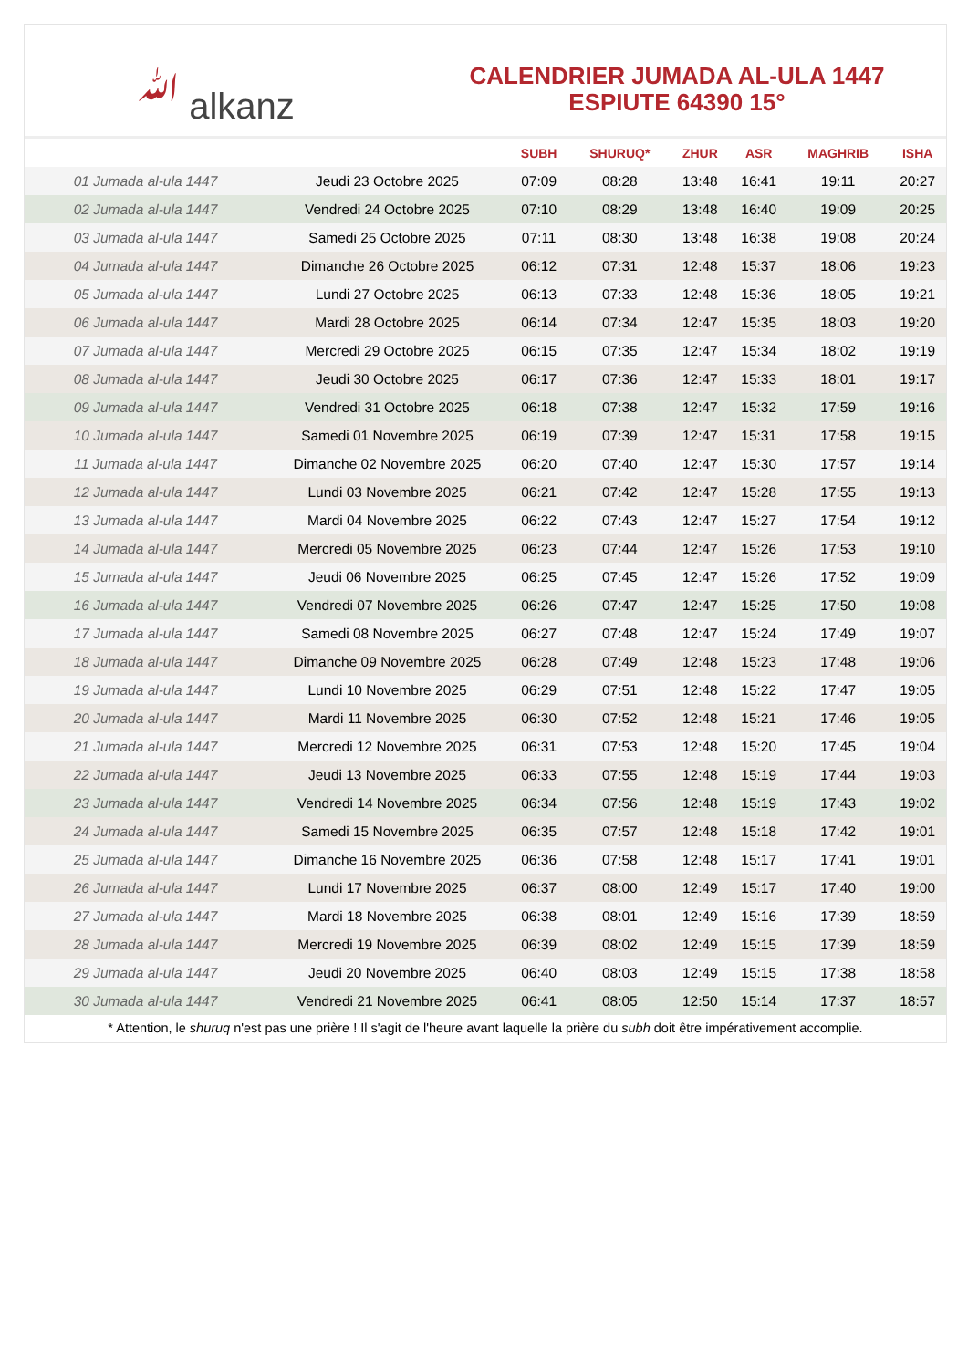ﷲ alkanz
CALENDRIER JUMADA AL-ULA 1447
ESPIUTE 64390 15°
| | | SUBH | SHURUQ* | ZHUR | ASR | MAGHRIB | ISHA |
| --- | --- | --- | --- | --- | --- | --- | --- |
| 01 Jumada al-ula 1447 | Jeudi 23 Octobre 2025 | 07:09 | 08:28 | 13:48 | 16:41 | 19:11 | 20:27 |
| 02 Jumada al-ula 1447 | Vendredi 24 Octobre 2025 | 07:10 | 08:29 | 13:48 | 16:40 | 19:09 | 20:25 |
| 03 Jumada al-ula 1447 | Samedi 25 Octobre 2025 | 07:11 | 08:30 | 13:48 | 16:38 | 19:08 | 20:24 |
| 04 Jumada al-ula 1447 | Dimanche 26 Octobre 2025 | 06:12 | 07:31 | 12:48 | 15:37 | 18:06 | 19:23 |
| 05 Jumada al-ula 1447 | Lundi 27 Octobre 2025 | 06:13 | 07:33 | 12:48 | 15:36 | 18:05 | 19:21 |
| 06 Jumada al-ula 1447 | Mardi 28 Octobre 2025 | 06:14 | 07:34 | 12:47 | 15:35 | 18:03 | 19:20 |
| 07 Jumada al-ula 1447 | Mercredi 29 Octobre 2025 | 06:15 | 07:35 | 12:47 | 15:34 | 18:02 | 19:19 |
| 08 Jumada al-ula 1447 | Jeudi 30 Octobre 2025 | 06:17 | 07:36 | 12:47 | 15:33 | 18:01 | 19:17 |
| 09 Jumada al-ula 1447 | Vendredi 31 Octobre 2025 | 06:18 | 07:38 | 12:47 | 15:32 | 17:59 | 19:16 |
| 10 Jumada al-ula 1447 | Samedi 01 Novembre 2025 | 06:19 | 07:39 | 12:47 | 15:31 | 17:58 | 19:15 |
| 11 Jumada al-ula 1447 | Dimanche 02 Novembre 2025 | 06:20 | 07:40 | 12:47 | 15:30 | 17:57 | 19:14 |
| 12 Jumada al-ula 1447 | Lundi 03 Novembre 2025 | 06:21 | 07:42 | 12:47 | 15:28 | 17:55 | 19:13 |
| 13 Jumada al-ula 1447 | Mardi 04 Novembre 2025 | 06:22 | 07:43 | 12:47 | 15:27 | 17:54 | 19:12 |
| 14 Jumada al-ula 1447 | Mercredi 05 Novembre 2025 | 06:23 | 07:44 | 12:47 | 15:26 | 17:53 | 19:10 |
| 15 Jumada al-ula 1447 | Jeudi 06 Novembre 2025 | 06:25 | 07:45 | 12:47 | 15:26 | 17:52 | 19:09 |
| 16 Jumada al-ula 1447 | Vendredi 07 Novembre 2025 | 06:26 | 07:47 | 12:47 | 15:25 | 17:50 | 19:08 |
| 17 Jumada al-ula 1447 | Samedi 08 Novembre 2025 | 06:27 | 07:48 | 12:47 | 15:24 | 17:49 | 19:07 |
| 18 Jumada al-ula 1447 | Dimanche 09 Novembre 2025 | 06:28 | 07:49 | 12:48 | 15:23 | 17:48 | 19:06 |
| 19 Jumada al-ula 1447 | Lundi 10 Novembre 2025 | 06:29 | 07:51 | 12:48 | 15:22 | 17:47 | 19:05 |
| 20 Jumada al-ula 1447 | Mardi 11 Novembre 2025 | 06:30 | 07:52 | 12:48 | 15:21 | 17:46 | 19:05 |
| 21 Jumada al-ula 1447 | Mercredi 12 Novembre 2025 | 06:31 | 07:53 | 12:48 | 15:20 | 17:45 | 19:04 |
| 22 Jumada al-ula 1447 | Jeudi 13 Novembre 2025 | 06:33 | 07:55 | 12:48 | 15:19 | 17:44 | 19:03 |
| 23 Jumada al-ula 1447 | Vendredi 14 Novembre 2025 | 06:34 | 07:56 | 12:48 | 15:19 | 17:43 | 19:02 |
| 24 Jumada al-ula 1447 | Samedi 15 Novembre 2025 | 06:35 | 07:57 | 12:48 | 15:18 | 17:42 | 19:01 |
| 25 Jumada al-ula 1447 | Dimanche 16 Novembre 2025 | 06:36 | 07:58 | 12:48 | 15:17 | 17:41 | 19:01 |
| 26 Jumada al-ula 1447 | Lundi 17 Novembre 2025 | 06:37 | 08:00 | 12:49 | 15:17 | 17:40 | 19:00 |
| 27 Jumada al-ula 1447 | Mardi 18 Novembre 2025 | 06:38 | 08:01 | 12:49 | 15:16 | 17:39 | 18:59 |
| 28 Jumada al-ula 1447 | Mercredi 19 Novembre 2025 | 06:39 | 08:02 | 12:49 | 15:15 | 17:39 | 18:59 |
| 29 Jumada al-ula 1447 | Jeudi 20 Novembre 2025 | 06:40 | 08:03 | 12:49 | 15:15 | 17:38 | 18:58 |
| 30 Jumada al-ula 1447 | Vendredi 21 Novembre 2025 | 06:41 | 08:05 | 12:50 | 15:14 | 17:37 | 18:57 |
* Attention, le shuruq n'est pas une prière ! Il s'agit de l'heure avant laquelle la prière du subh doit être impérativement accomplie.